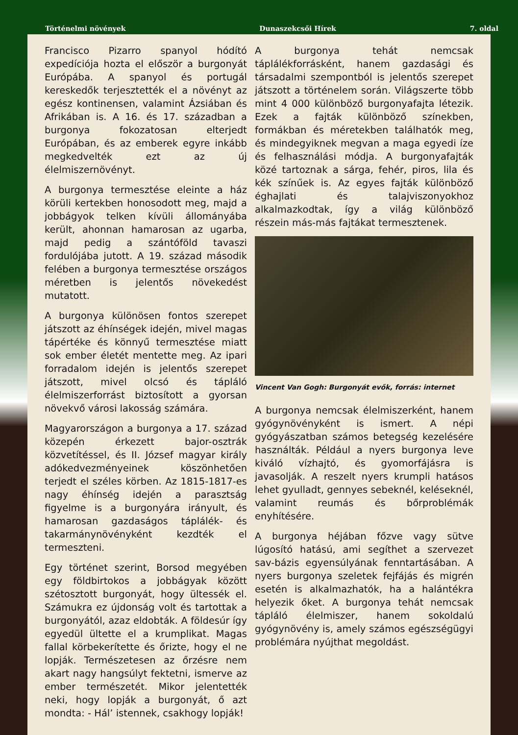Történelmi növények Dunaszekcsői Hírek 7. oldal
Francisco Pizarro spanyol hódító expedíciója hozta el először a burgonyát Európába. A spanyol és portugál kereskedők terjesztették el a növényt az egész kontinensen, valamint Ázsiában és Afrikában is. A 16. és 17. században a burgonya fokozatosan elterjedt Európában, és az emberek egyre inkább megkedvelték ezt az új élelmiszernövényt.
A burgonya termesztése eleinte a ház körüli kertekben honosodott meg, majd a jobbágyok telken kívüli állományába került, ahonnan hamarosan az ugarba, majd pedig a szántóföld tavaszi fordulójába jutott. A 19. század második felében a burgonya termesztése országos méretben is jelentős növekedést mutatott.
A burgonya különösen fontos szerepet játszott az éhínségek idején, mivel magas tápértéke és könnyű termesztése miatt sok ember életét mentette meg. Az ipari forradalom idején is jelentős szerepet játszott, mivel olcsó és tápláló élelmiszerforrást biztosított a gyorsan növekvő városi lakosság számára.
Magyarországon a burgonya a 17. század közepén érkezett bajor-osztrák közvetítéssel, és II. József magyar király adókedvezményeinek köszönhetően terjedt el széles körben. Az 1815-1817-es nagy éhínség idején a parasztság figyelme is a burgonyára irányult, és hamarosan gazdaságos táplálék- és takarmánynövényként kezdték el termeszteni.
Egy történet szerint, Borsod megyében egy földbirtokos a jobbágyak között szétosztott burgonyát, hogy ültessék el. Számukra ez újdonság volt és tartottak a burgonyától, azaz eldobták. A földesúr így egyedül ültette el a krumplikat. Magas fallal körbekerítette és őrizte, hogy el ne lopják. Természetesen az őrzésre nem akart nagy hangsúlyt fektetni, ismerve az ember természetét. Mikor jelentették neki, hogy lopják a burgonyát, ő azt mondta: - Hál’ istennek, csakhogy lopják!
A burgonya tehát nemcsak táplálékforrásként, hanem gazdasági és társadalmi szempontból is jelentős szerepet játszott a történelem során. Világszerte több mint 4 000 különböző burgonyafajta létezik. Ezek a fajták különböző színekben, formákban és méretekben találhatók meg, és mindegyiknek megvan a maga egyedi íze és felhasználási módja. A burgonyafajták közé tartoznak a sárga, fehér, piros, lila és kék színűek is. Az egyes fajták különböző éghajlati és talajviszonyokhoz alkalmazkodtak, így a világ különböző részein más-más fajtákat termesztenek.
Vincent Van Gogh: Burgonyát evők, forrás: internet
A burgonya nemcsak élelmiszerként, hanem gyógynövényként is ismert. A népi gyógyászatban számos betegség kezelésére használták. Például a nyers burgonya leve kiváló vízhajtó, és gyomorfájásra is javasolják. A reszelt nyers krumpli hatásos lehet gyulladt, gennyes sebeknél, keléseknél, valamint reumás és bőrproblémák enyhítésére.
A burgonya héjában főzve vagy sütve lúgosító hatású, ami segíthet a szervezet sav-bázis egyensúlyának fenntartásában. A nyers burgonya szeletek fejfájás és migrén esetén is alkalmazhatók, ha a halántékra helyezik őket. A burgonya tehát nemcsak tápláló élelmiszer, hanem sokoldalú gyógynövény is, amely számos egészségügyi problémára nyújthat megoldást.